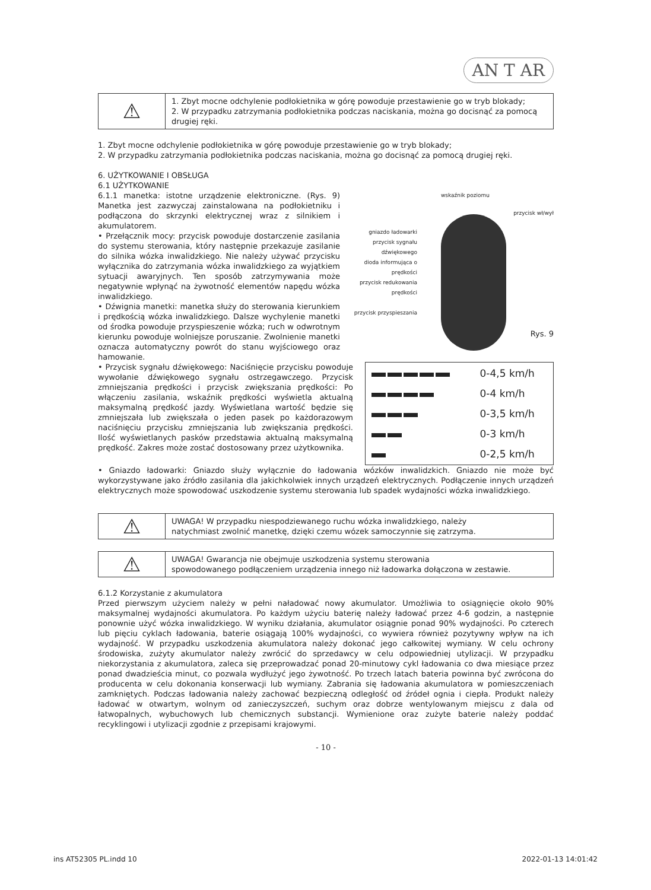AN T AR
| ⚠ | 1. Zbyt mocne odchylenie podłokietnika w górę powoduje przestawienie go w tryb blokady; 2. W przypadku zatrzymania podłokietnika podczas naciskania, można go docisnąć za pomocą drugiej ręki. |
1. Zbyt mocne odchylenie podłokietnika w górę powoduje przestawienie go w tryb blokady;
2. W przypadku zatrzymania podłokietnika podczas naciskania, można go docisnąć za pomocą drugiej ręki.
6. UŻYTKOWANIE I OBSŁUGA
6.1 UŻYTKOWANIE
wskaźnik poziomu
przycisk wł/wył
gniazdo ładowarki
przycisk sygnału
dźwiękowego
dioda informująca o
prędkości
przycisk redukowania
prędkości
przycisk przyspieszania
Rys. 9
6.1.1 manetka: istotne urządzenie elektroniczne. (Rys. 9) Manetka jest zazwyczaj zainstalowana na podłokietniku i podłączona do skrzynki elektrycznej wraz z silnikiem i akumulatorem.
• Przełącznik mocy: przycisk powoduje dostarczenie zasilania do systemu sterowania, który następnie przekazuje zasilanie do silnika wózka inwalidzkiego. Nie należy używać przycisku wyłącznika do zatrzymania wózka inwalidzkiego za wyjątkiem sytuacji awaryjnych. Ten sposób zatrzymywania może negatywnie wpłynąć na żywotność elementów napędu wózka inwalidzkiego.
• Dźwignia manetki: manetka służy do sterowania kierunkiem i prędkością wózka inwalidzkiego. Dalsze wychylenie manetki od środka powoduje przyspieszenie wózka; ruch w odwrotnym kierunku powoduje wolniejsze poruszanie. Zwolnienie manetki oznacza automatyczny powrót do stanu wyjściowego oraz hamowanie.
| | 0-4,5 km/h |
| | 0-4 km/h |
| | 0-3,5 km/h |
| | 0-3 km/h |
| | 0-2,5 km/h |
• Przycisk sygnału dźwiękowego: Naciśnięcie przycisku powoduje wywołanie dźwiękowego sygnału ostrzegawczego. Przycisk zmniejszania prędkości i przycisk zwiększania prędkości: Po włączeniu zasilania, wskaźnik prędkości wyświetla aktualną maksymalną prędkość jazdy. Wyświetlana wartość będzie się zmniejszała lub zwiększała o jeden pasek po każdorazowym naciśnięciu przycisku zmniejszania lub zwiększania prędkości. Ilość wyświetlanych pasków przedstawia aktualną maksymalną prędkość. Zakres może zostać dostosowany przez użytkownika.
• Gniazdo ładowarki: Gniazdo służy wyłącznie do ładowania wózków inwalidzkich. Gniazdo nie może być wykorzystywane jako źródło zasilania dla jakichkolwiek innych urządzeń elektrycznych. Podłączenie innych urządzeń elektrycznych może spowodować uszkodzenie systemu sterowania lub spadek wydajności wózka inwalidzkiego.
| ⚠ | UWAGA! W przypadku niespodziewanego ruchu wózka inwalidzkiego, należy natychmiast zwolnić manetkę, dzięki czemu wózek samoczynnie się zatrzyma. |
| ⚠ | UWAGA! Gwarancja nie obejmuje uszkodzenia systemu sterowania spowodowanego podłączeniem urządzenia innego niż ładowarka dołączona w zestawie. |
6.1.2 Korzystanie z akumulatora
Przed pierwszym użyciem należy w pełni naładować nowy akumulator. Umożliwia to osiągnięcie około 90% maksymalnej wydajności akumulatora. Po każdym użyciu baterię należy ładować przez 4-6 godzin, a następnie ponownie użyć wózka inwalidzkiego. W wyniku działania, akumulator osiągnie ponad 90% wydajności. Po czterech lub pięciu cyklach ładowania, baterie osiągają 100% wydajności, co wywiera również pozytywny wpływ na ich wydajność. W przypadku uszkodzenia akumulatora należy dokonać jego całkowitej wymiany. W celu ochrony środowiska, zużyty akumulator należy zwrócić do sprzedawcy w celu odpowiedniej utylizacji. W przypadku niekorzystania z akumulatora, zaleca się przeprowadzać ponad 20-minutowy cykl ładowania co dwa miesiące przez ponad dwadzieścia minut, co pozwala wydłużyć jego żywotność. Po trzech latach bateria powinna być zwrócona do producenta w celu dokonania konserwacji lub wymiany. Zabrania się ładowania akumulatora w pomieszczeniach zamkniętych. Podczas ładowania należy zachować bezpieczną odległość od źródeł ognia i ciepła. Produkt należy ładować w otwartym, wolnym od zanieczyszczeń, suchym oraz dobrze wentylowanym miejscu z dala od łatwopalnych, wybuchowych lub chemicznych substancji. Wymienione oraz zużyte baterie należy poddać recyklingowi i utylizacji zgodnie z przepisami krajowymi.
- 10 -
ins AT52305 PL.indd 10 2022-01-13 14:01:42